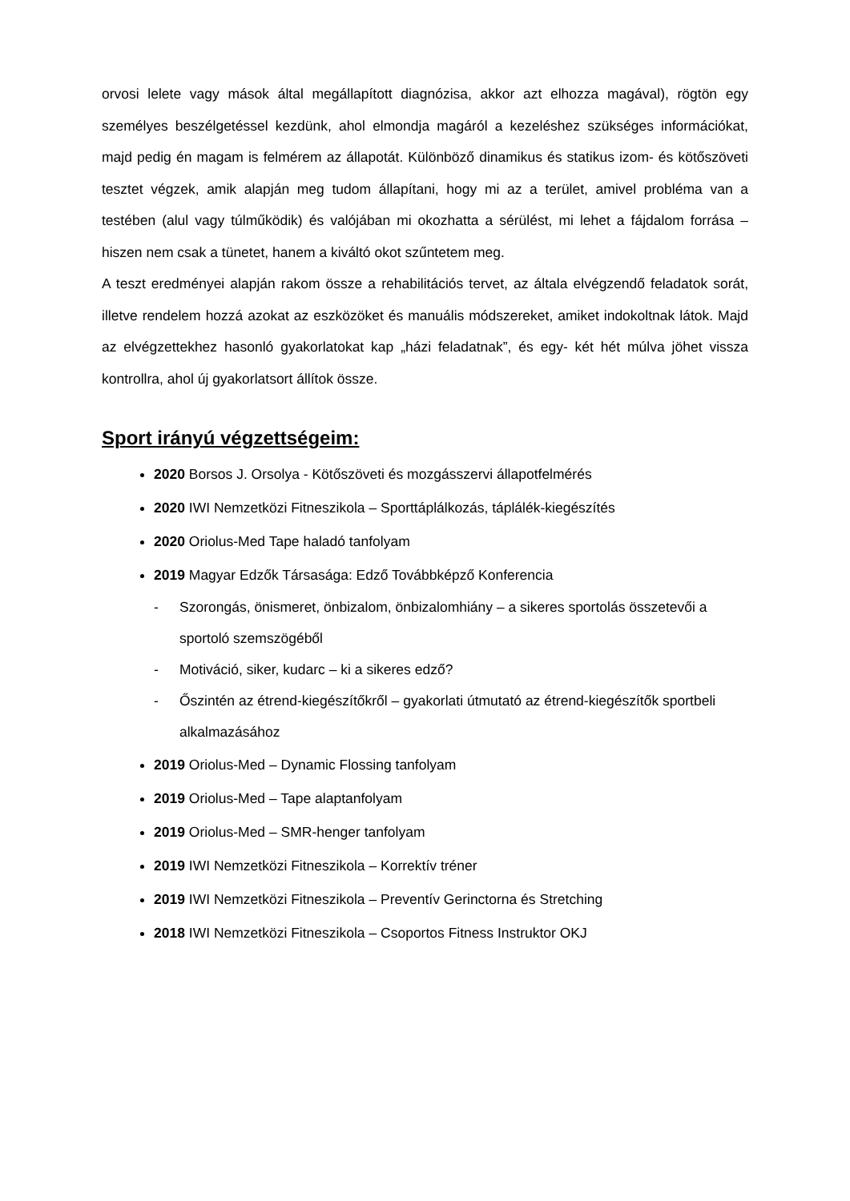orvosi lelete vagy mások által megállapított diagnózisa, akkor azt elhozza magával), rögtön egy személyes beszélgetéssel kezdünk, ahol elmondja magáról a kezeléshez szükséges információkat, majd pedig én magam is felmérem az állapotát. Különböző dinamikus és statikus izom- és kötőszöveti tesztet végzek, amik alapján meg tudom állapítani, hogy mi az a terület, amivel probléma van a testében (alul vagy túlműködik) és valójában mi okozhatta a sérülést, mi lehet a fájdalom forrása – hiszen nem csak a tünetet, hanem a kiváltó okot szűntetem meg.
A teszt eredményei alapján rakom össze a rehabilitációs tervet, az általa elvégzendő feladatok sorát, illetve rendelem hozzá azokat az eszközöket és manuális módszereket, amiket indokoltnak látok. Majd az elvégzettekhez hasonló gyakorlatokat kap „házi feladatnak”, és egy- két hét múlva jöhet vissza kontrollra, ahol új gyakorlatsort állítok össze.
Sport irányú végzettségeim:
2020 Borsos J. Orsolya - Kötőszöveti és mozgásszervi állapotfelmérés
2020 IWI Nemzetközi Fitneszikola – Sporttáplálkozás, táplálék-kiegészítés
2020 Oriolus-Med Tape haladó tanfolyam
2019 Magyar Edzők Társasága: Edző Továbbképző Konferencia
- Szorongás, önismeret, önbizalom, önbizalomhiány – a sikeres sportolás összetevői a sportoló szemszögéből
- Motiváció, siker, kudarc – ki a sikeres edző?
- Őszintén az étrend-kiegészítőkről – gyakorlati útmutató az étrend-kiegészítők sportbeli alkalmazásához
2019 Oriolus-Med – Dynamic Flossing tanfolyam
2019 Oriolus-Med – Tape alaptanfolyam
2019 Oriolus-Med – SMR-henger tanfolyam
2019 IWI Nemzetközi Fitneszikola – Korrektív tréner
2019 IWI Nemzetközi Fitneszikola – Preventív Gerinctorna és Stretching
2018 IWI Nemzetközi Fitneszikola – Csoportos Fitness Instruktor OKJ